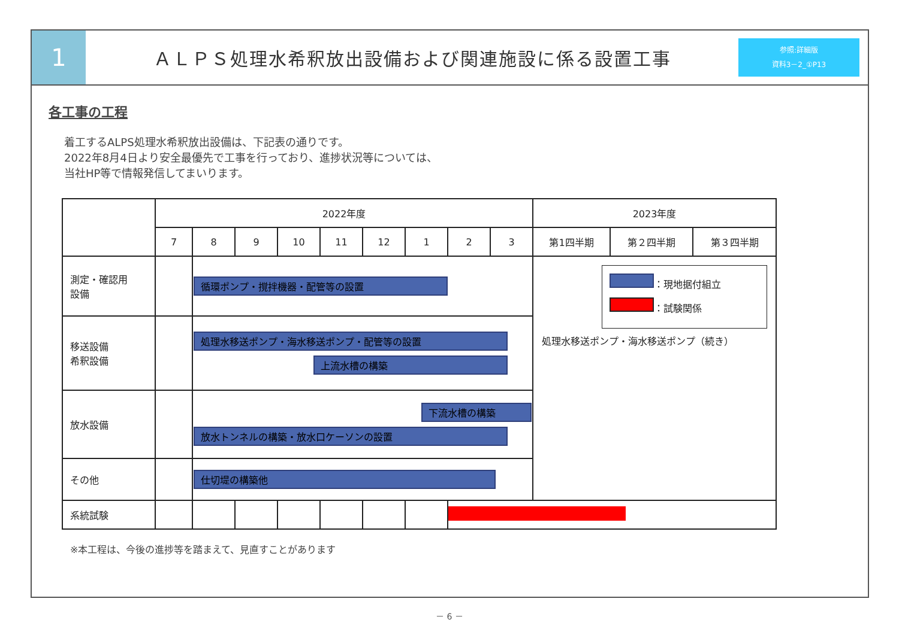1
ＡＬＰＳ処理水希釈放出設備および関連施設に係る設置工事
参照:詳細版
資料3－2_①P13
各工事の工程
着工するALPS処理水希釈放出設備は、下記表の通りです。
2022年8月4日より安全最優先で工事を行っており、進捗状況等については、
当社HP等で情報発信してまいります。
| | 2022年度 | | | | | | | | | 2023年度 | | |
| --- | --- | --- | --- | --- | --- | --- | --- | --- | --- | --- | --- | --- |
| | 7 | 8 | 9 | 10 | 11 | 12 | 1 | 2 | 3 | 第1四半期 | 第２四半期 | 第３四半期 |
| 測定・確認用 設備 | | 循環ポンプ・撹拌機器・配管等の設置 | | | | | | | | ：現地据付組立 ：試験関係 処理水移送ポンプ・海水移送ポンプ（続き） | | |
| 移送設備 希釈設備 | | 処理水移送ポンプ・海水移送ポンプ・配管等の設置 上流水槽の構築 | | | | | | | | | | |
| 放水設備 | | 下流水槽の構築 放水トンネルの構築・放水口ケーソンの設置 | | | | | | | | | | |
| その他 | | 仕切堤の構築他 | | | | | | | | | | |
| 系統試験 | | | | | | | | | | | | |
※本工程は、今後の進捗等を踏まえて、見直すことがあります
－ 6 －